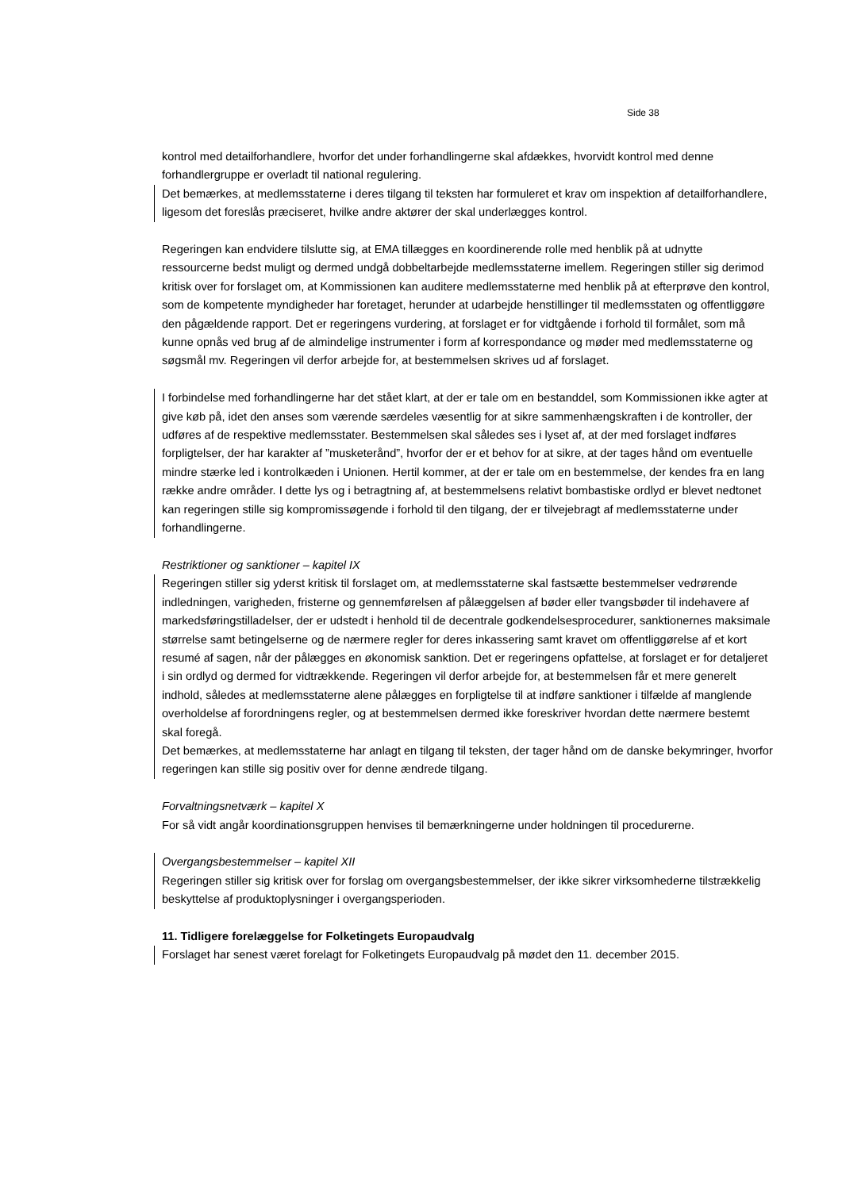Side 38
kontrol med detailforhandlere, hvorfor det under forhandlingerne skal afdækkes, hvorvidt kontrol med denne forhandlergruppe er overladt til national regulering.
Det bemærkes, at medlemsstaterne i deres tilgang til teksten har formuleret et krav om inspektion af detailforhandlere, ligesom det foreslås præciseret, hvilke andre aktører der skal underlægges kontrol.
Regeringen kan endvidere tilslutte sig, at EMA tillægges en koordinerende rolle med henblik på at udnytte ressourcerne bedst muligt og dermed undgå dobbeltarbejde medlemsstaterne imellem. Regeringen stiller sig derimod kritisk over for forslaget om, at Kommissionen kan auditere medlemsstaterne med henblik på at efterprøve den kontrol, som de kompetente myndigheder har foretaget, herunder at udarbejde henstillinger til medlemsstaten og offentliggøre den pågældende rapport. Det er regeringens vurdering, at forslaget er for vidtgående i forhold til formålet, som må kunne opnås ved brug af de almindelige instrumenter i form af korrespondance og møder med medlemsstaterne og søgsmål mv. Regeringen vil derfor arbejde for, at bestemmelsen skrives ud af forslaget.
I forbindelse med forhandlingerne har det stået klart, at der er tale om en bestanddel, som Kommissionen ikke agter at give køb på, idet den anses som værende særdeles væsentlig for at sikre sammenhængskraften i de kontroller, der udføres af de respektive medlemsstater. Bestemmelsen skal således ses i lyset af, at der med forslaget indføres forpligtelser, der har karakter af ”musketerånd”, hvorfor der er et behov for at sikre, at der tages hånd om eventuelle mindre stærke led i kontrolkæden i Unionen. Hertil kommer, at der er tale om en bestemmelse, der kendes fra en lang række andre områder. I dette lys og i betragtning af, at bestemmelsens relativt bombastiske ordlyd er blevet nedtonet kan regeringen stille sig kompromissøgende i forhold til den tilgang, der er tilvejebragt af medlemsstaterne under forhandlingerne.
Restriktioner og sanktioner – kapitel IX
Regeringen stiller sig yderst kritisk til forslaget om, at medlemsstaterne skal fastsætte bestemmelser vedrørende indledningen, varigheden, fristerne og gennemførelsen af pålæggelsen af bøder eller tvangsbøder til indehavere af markedsføringstilladelser, der er udstedt i henhold til de decentrale godkendelsesprocedurer, sanktionernes maksimale størrelse samt betingelserne og de nærmere regler for deres inkassering samt kravet om offentliggørelse af et kort resumé af sagen, når der pålægges en økonomisk sanktion. Det er regeringens opfattelse, at forslaget er for detaljeret i sin ordlyd og dermed for vidtrækkende. Regeringen vil derfor arbejde for, at bestemmelsen får et mere generelt indhold, således at medlemsstaterne alene pålægges en forpligtelse til at indføre sanktioner i tilfælde af manglende overholdelse af forordningens regler, og at bestemmelsen dermed ikke foreskriver hvordan dette nærmere bestemt skal foregå.
Det bemærkes, at medlemsstaterne har anlagt en tilgang til teksten, der tager hånd om de danske bekymringer, hvorfor regeringen kan stille sig positiv over for denne ændrede tilgang.
Forvaltningsnetværk – kapitel X
For så vidt angår koordinationsgruppen henvises til bemærkningerne under holdningen til procedurerne.
Overgangsbestemmelser – kapitel XII
Regeringen stiller sig kritisk over for forslag om overgangsbestemmelser, der ikke sikrer virksomhederne tilstrækkelig beskyttelse af produktoplysninger i overgangsperioden.
11. Tidligere forelæggelse for Folketingets Europaudvalg
Forslaget har senest været forelagt for Folketingets Europaudvalg på mødet den 11. december 2015.